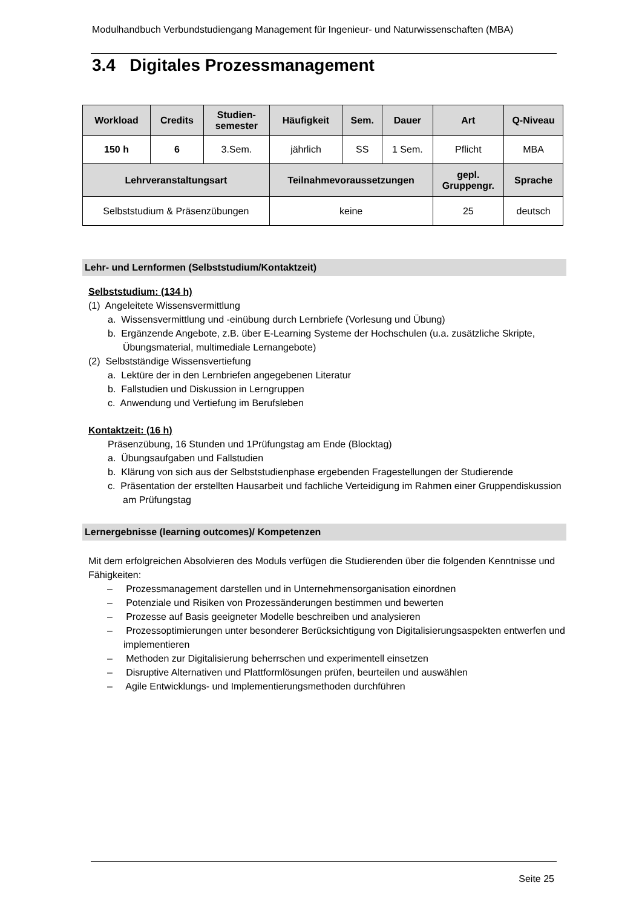Modulhandbuch Verbundstudiengang Management für Ingenieur- und Naturwissenschaften (MBA)
3.4 Digitales Prozessmanagement
| Workload | Credits | Studien- semester | Häufigkeit | Sem. | Dauer | Art | Q-Niveau |
| --- | --- | --- | --- | --- | --- | --- | --- |
| 150 h | 6 | 3.Sem. | jährlich | SS | 1 Sem. | Pflicht | MBA |
| Lehrveranstaltungsart | | | Teilnahmevoraussetzungen | | | gepl. Gruppengr. | Sprache |
| Selbststudium & Präsenzübungen | | | keine | | | 25 | deutsch |
Lehr- und Lernformen (Selbststudium/Kontaktzeit)
Selbststudium: (134 h)
(1) Angeleitete Wissensvermittlung
a. Wissensvermittlung und -einübung durch Lernbriefe (Vorlesung und Übung)
b. Ergänzende Angebote, z.B. über E-Learning Systeme der Hochschulen (u.a. zusätzliche Skripte, Übungsmaterial, multimediale Lernangebote)
(2) Selbstständige Wissensvertiefung
a. Lektüre der in den Lernbriefen angegebenen Literatur
b. Fallstudien und Diskussion in Lerngruppen
c. Anwendung und Vertiefung im Berufsleben
Kontaktzeit: (16 h)
Präsenzübung, 16 Stunden und 1Prüfungstag am Ende (Blocktag)
a. Übungsaufgaben und Fallstudien
b. Klärung von sich aus der Selbststudienphase ergebenden Fragestellungen der Studierende
c. Präsentation der erstellten Hausarbeit und fachliche Verteidigung im Rahmen einer Gruppendiskussion am Prüfungstag
Lernergebnisse (learning outcomes)/ Kompetenzen
Mit dem erfolgreichen Absolvieren des Moduls verfügen die Studierenden über die folgenden Kenntnisse und Fähigkeiten:
– Prozessmanagement darstellen und in Unternehmensorganisation einordnen
– Potenziale und Risiken von Prozessänderungen bestimmen und bewerten
– Prozesse auf Basis geeigneter Modelle beschreiben und analysieren
– Prozessoptimierungen unter besonderer Berücksichtigung von Digitalisierungsaspekten entwerfen und implementieren
– Methoden zur Digitalisierung beherrschen und experimentell einsetzen
– Disruptive Alternativen und Plattformlösungen prüfen, beurteilen und auswählen
– Agile Entwicklungs- und Implementierungsmethoden durchführen
Seite 25